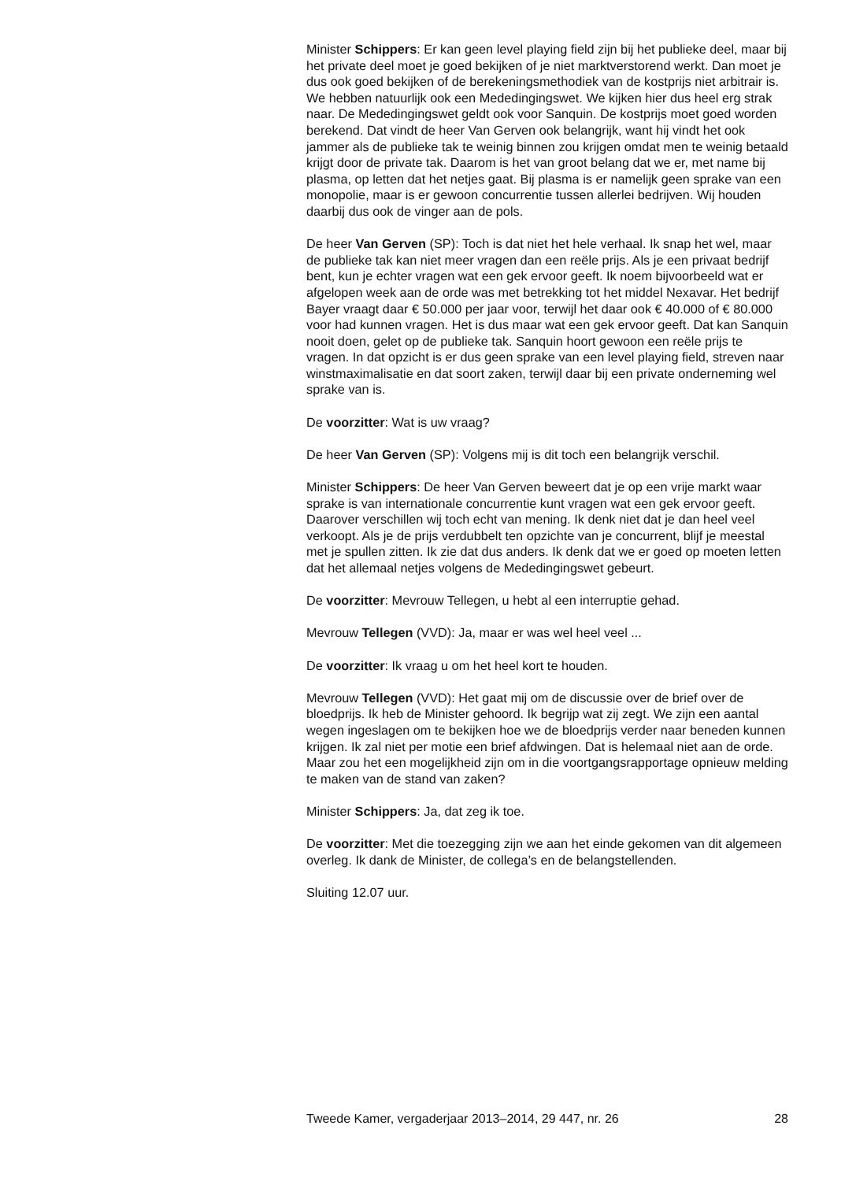Minister Schippers: Er kan geen level playing field zijn bij het publieke deel, maar bij het private deel moet je goed bekijken of je niet marktverstorend werkt. Dan moet je dus ook goed bekijken of de berekeningsmethodiek van de kostprijs niet arbitrair is. We hebben natuurlijk ook een Mededingingswet. We kijken hier dus heel erg strak naar. De Mededingingswet geldt ook voor Sanquin. De kostprijs moet goed worden berekend. Dat vindt de heer Van Gerven ook belangrijk, want hij vindt het ook jammer als de publieke tak te weinig binnen zou krijgen omdat men te weinig betaald krijgt door de private tak. Daarom is het van groot belang dat we er, met name bij plasma, op letten dat het netjes gaat. Bij plasma is er namelijk geen sprake van een monopolie, maar is er gewoon concurrentie tussen allerlei bedrijven. Wij houden daarbij dus ook de vinger aan de pols.
De heer Van Gerven (SP): Toch is dat niet het hele verhaal. Ik snap het wel, maar de publieke tak kan niet meer vragen dan een reële prijs. Als je een privaat bedrijf bent, kun je echter vragen wat een gek ervoor geeft. Ik noem bijvoorbeeld wat er afgelopen week aan de orde was met betrekking tot het middel Nexavar. Het bedrijf Bayer vraagt daar € 50.000 per jaar voor, terwijl het daar ook € 40.000 of € 80.000 voor had kunnen vragen. Het is dus maar wat een gek ervoor geeft. Dat kan Sanquin nooit doen, gelet op de publieke tak. Sanquin hoort gewoon een reële prijs te vragen. In dat opzicht is er dus geen sprake van een level playing field, streven naar winstmaximalisatie en dat soort zaken, terwijl daar bij een private onderneming wel sprake van is.
De voorzitter: Wat is uw vraag?
De heer Van Gerven (SP): Volgens mij is dit toch een belangrijk verschil.
Minister Schippers: De heer Van Gerven beweert dat je op een vrije markt waar sprake is van internationale concurrentie kunt vragen wat een gek ervoor geeft. Daarover verschillen wij toch echt van mening. Ik denk niet dat je dan heel veel verkoopt. Als je de prijs verdubbelt ten opzichte van je concurrent, blijf je meestal met je spullen zitten. Ik zie dat dus anders. Ik denk dat we er goed op moeten letten dat het allemaal netjes volgens de Mededingingswet gebeurt.
De voorzitter: Mevrouw Tellegen, u hebt al een interruptie gehad.
Mevrouw Tellegen (VVD): Ja, maar er was wel heel veel ...
De voorzitter: Ik vraag u om het heel kort te houden.
Mevrouw Tellegen (VVD): Het gaat mij om de discussie over de brief over de bloedprijs. Ik heb de Minister gehoord. Ik begrijp wat zij zegt. We zijn een aantal wegen ingeslagen om te bekijken hoe we de bloedprijs verder naar beneden kunnen krijgen. Ik zal niet per motie een brief afdwingen. Dat is helemaal niet aan de orde. Maar zou het een mogelijkheid zijn om in die voortgangsrapportage opnieuw melding te maken van de stand van zaken?
Minister Schippers: Ja, dat zeg ik toe.
De voorzitter: Met die toezegging zijn we aan het einde gekomen van dit algemeen overleg. Ik dank de Minister, de collega’s en de belangstellenden.
Sluiting 12.07 uur.
Tweede Kamer, vergaderjaar 2013–2014, 29 447, nr. 26 28